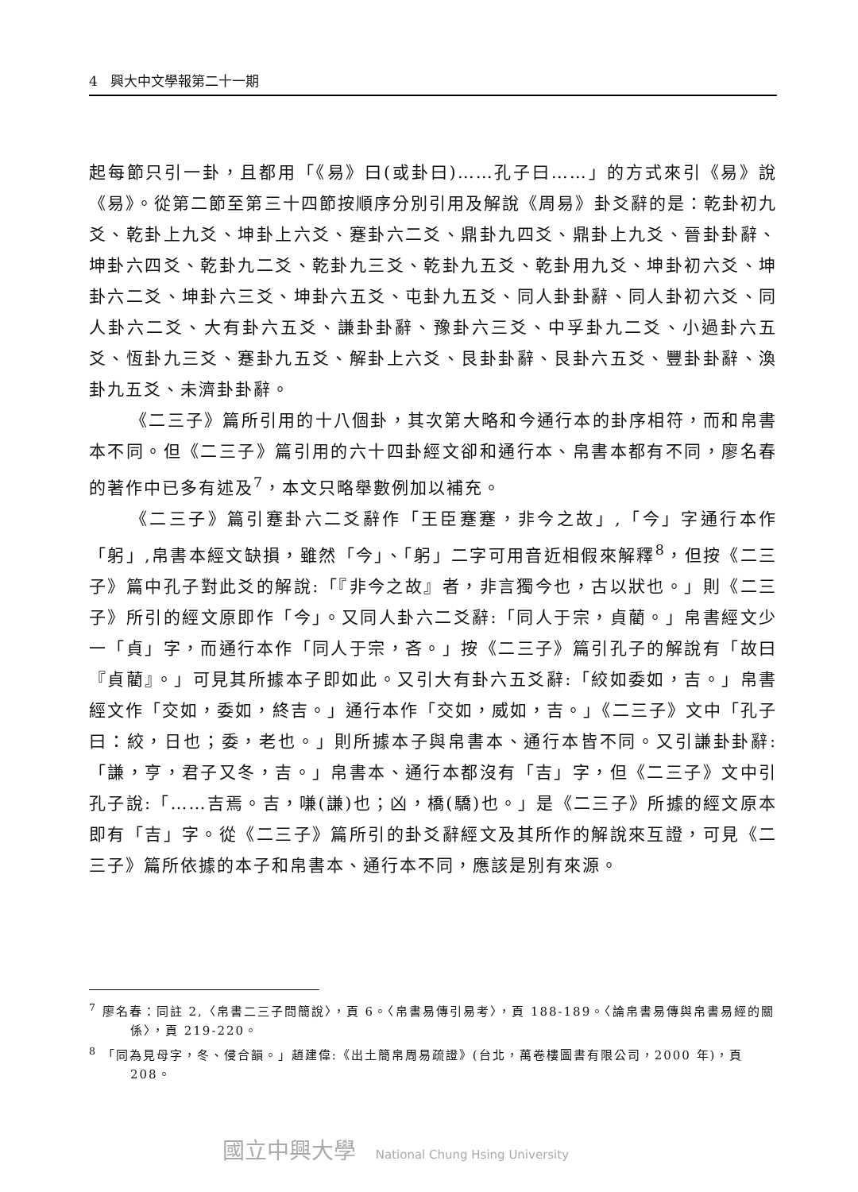4 興大中文學報第二十一期
起每節只引一卦，且都用「《易》曰(或卦曰)……孔子曰……」的方式來引《易》說《易》。從第二節至第三十四節按順序分別引用及解說《周易》卦爻辭的是：乾卦初九爻、乾卦上九爻、坤卦上六爻、蹇卦六二爻、鼎卦九四爻、鼎卦上九爻、晉卦卦辭、坤卦六四爻、乾卦九二爻、乾卦九三爻、乾卦九五爻、乾卦用九爻、坤卦初六爻、坤卦六二爻、坤卦六三爻、坤卦六五爻、屯卦九五爻、同人卦卦辭、同人卦初六爻、同人卦六二爻、大有卦六五爻、謙卦卦辭、豫卦六三爻、中孚卦九二爻、小過卦六五爻、恆卦九三爻、蹇卦九五爻、解卦上六爻、艮卦卦辭、艮卦六五爻、豐卦卦辭、渙卦九五爻、未濟卦卦辭。
《二三子》篇所引用的十八個卦，其次第大略和今通行本的卦序相符，而和帛書本不同。但《二三子》篇引用的六十四卦經文卻和通行本、帛書本都有不同，廖名春的著作中已多有述及<sup>7</sup>，本文只略舉數例加以補充。
《二三子》篇引蹇卦六二爻辭作「王臣蹇蹇，非今之故」,「今」字通行本作「躬」,帛書本經文缺損，雖然「今」、「躬」二字可用音近相假來解釋<sup>8</sup>，但按《二三子》篇中孔子對此爻的解說:「『非今之故』者，非言獨今也，古以狀也。」則《二三子》所引的經文原即作「今」。又同人卦六二爻辭:「同人于宗，貞藺。」帛書經文少一「貞」字，而通行本作「同人于宗，吝。」按《二三子》篇引孔子的解說有「故曰『貞藺』。」可見其所據本子即如此。又引大有卦六五爻辭:「絞如委如，吉。」帛書經文作「交如，委如，終吉。」通行本作「交如，威如，吉。」《二三子》文中「孔子曰：絞，日也；委，老也。」則所據本子與帛書本、通行本皆不同。又引謙卦卦辭:「謙，亨，君子又冬，吉。」帛書本、通行本都沒有「吉」字，但《二三子》文中引孔子說:「……吉焉。吉，嗛(謙)也；凶，橋(驕)也。」是《二三子》所據的經文原本即有「吉」字。從《二三子》篇所引的卦爻辭經文及其所作的解說來互證，可見《二三子》篇所依據的本子和帛書本、通行本不同，應該是別有來源。
<sup>7</sup> 廖名春：同註 2,〈帛書二三子問簡說〉，頁 6。〈帛書易傳引易考〉，頁 188-189。〈論帛書易傳與帛書易經的關係〉，頁 219-220。
<sup>8</sup> 「同為見母字，冬、侵合韻。」趙建偉:《出土簡帛周易疏證》(台北，萬卷樓圖書有限公司，2000 年)，頁 208。
國立中興大學 National Chung Hsing University